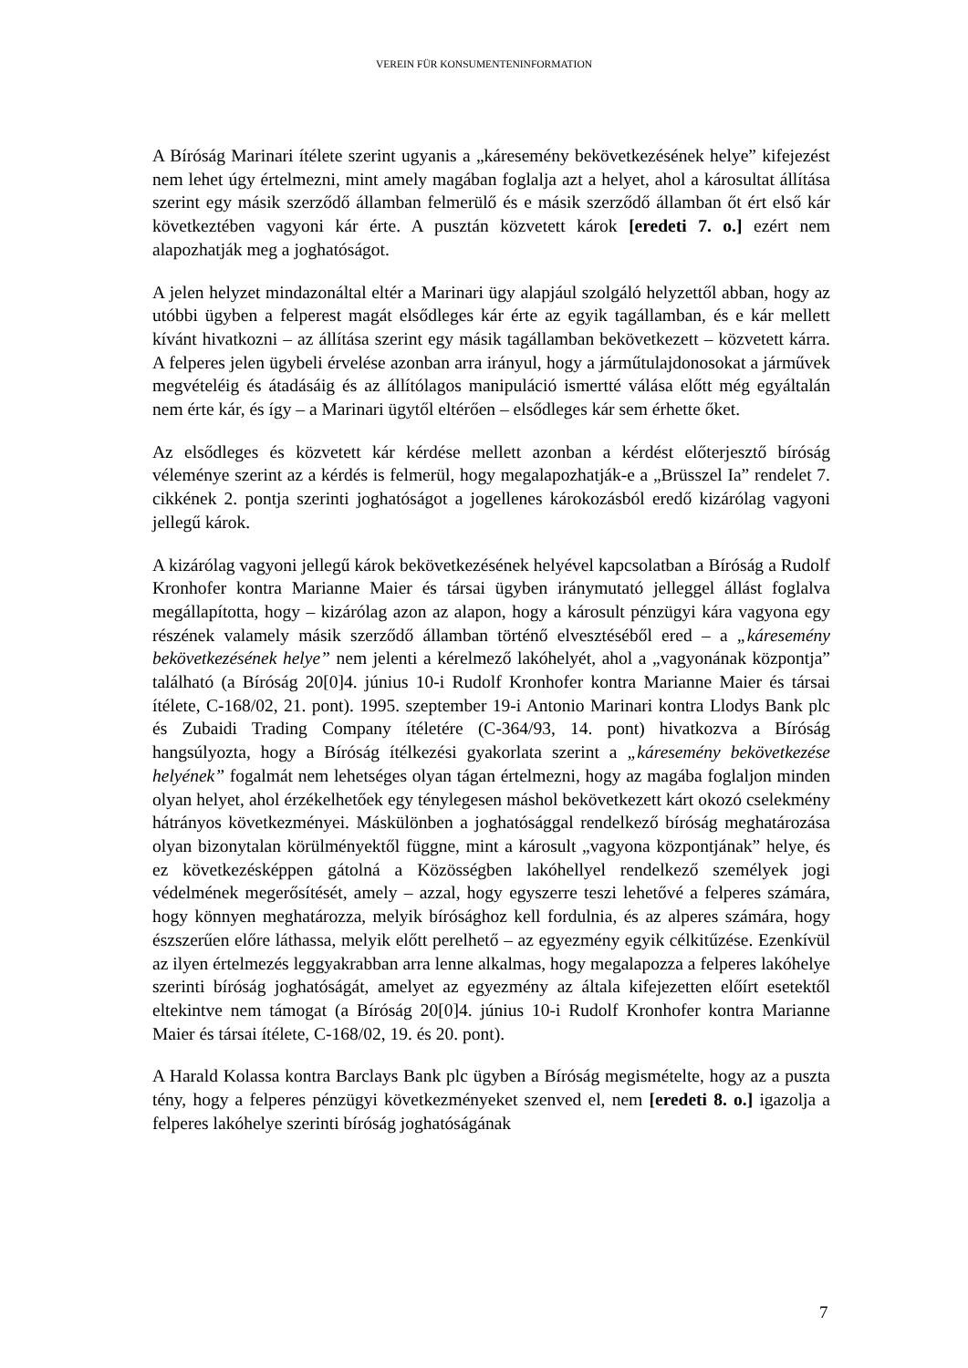VEREIN FÜR KONSUMENTENINFORMATION
A Bíróság Marinari ítélete szerint ugyanis a „káresemény bekövetkezésének helye” kifejezést nem lehet úgy értelmezni, mint amely magában foglalja azt a helyet, ahol a károsultat állítása szerint egy másik szerződő államban felmerülő és e másik szerződő államban őt ért első kár következtében vagyoni kár érte. A pusztán közvetett károk [eredeti 7. o.] ezért nem alapozhatják meg a joghatóságot.
A jelen helyzet mindazonáltal eltér a Marinari ügy alapjául szolgáló helyzettől abban, hogy az utóbbi ügyben a felperest magát elsődleges kár érte az egyik tagállamban, és e kár mellett kívánt hivatkozni – az állítása szerint egy másik tagállamban bekövetkezett – közvetett kárra. A felperes jelen ügybeli érvelése azonban arra irányul, hogy a járműtulajdonosokat a járművek megvételéig és átadásáig és az állítólagos manipuláció ismertté válása előtt még egyáltalán nem érte kár, és így – a Marinari ügytől eltérően – elsődleges kár sem érhette őket.
Az elsődleges és közvetett kár kérdése mellett azonban a kérdést előterjesztő bíróság véleménye szerint az a kérdés is felmerül, hogy megalapozhatják-e a „Brüsszel Ia” rendelet 7. cikkének 2. pontja szerinti joghatóságot a jogellenes károkozásból eredő kizárólag vagyoni jellegű károk.
A kizárólag vagyoni jellegű károk bekövetkezésének helyével kapcsolatban a Bíróság a Rudolf Kronhofer kontra Marianne Maier és társai ügyben iránymutató jelleggel állást foglalva megállapította, hogy – kizárólag azon az alapon, hogy a károsult pénzügyi kára vagyona egy részének valamely másik szerződő államban történő elvesztéséből ered – a „káresemény bekövetkezésének helye” nem jelenti a kérelmező lakóhelyét, ahol a „vagyonának központja” található (a Bíróság 20[0]4. június 10-i Rudolf Kronhofer kontra Marianne Maier és társai ítélete, C-168/02, 21. pont). 1995. szeptember 19-i Antonio Marinari kontra Llodys Bank plc és Zubaidi Trading Company ítéletére (C-364/93, 14. pont) hivatkozva a Bíróság hangsúlyozta, hogy a Bíróság ítélkezési gyakorlata szerint a „káresemény bekövetkezése helyének” fogalmát nem lehetséges olyan tágan értelmezni, hogy az magába foglaljon minden olyan helyet, ahol érzékelhetőek egy ténylegesen máshol bekövetkezett kárt okozó cselekmény hátrányos következményei. Máskülönben a joghatósággal rendelkező bíróság meghatározása olyan bizonytalan körülményektől függne, mint a károsult „vagyona központjának” helye, és ez következésképpen gátolná a Közösségben lakóhellyel rendelkező személyek jogi védelmének megerősítését, amely – azzal, hogy egyszerre teszi lehetővé a felperes számára, hogy könnyen meghatározza, melyik bírósághoz kell fordulnia, és az alperes számára, hogy észszerűen előre láthassa, melyik előtt perelhető – az egyezmény egyik célkitűzése. Ezenkívül az ilyen értelmezés leggyakrabban arra lenne alkalmas, hogy megalapozza a felperes lakóhelye szerinti bíróság joghatóságát, amelyet az egyezmény az általa kifejezetten előírt esetektől eltekintve nem támogat (a Bíróság 20[0]4. június 10-i Rudolf Kronhofer kontra Marianne Maier és társai ítélete, C-168/02, 19. és 20. pont).
A Harald Kolassa kontra Barclays Bank plc ügyben a Bíróság megismételte, hogy az a puszta tény, hogy a felperes pénzügyi következményeket szenved el, nem [eredeti 8. o.] igazolja a felperes lakóhelye szerinti bíróság joghatóságának
7